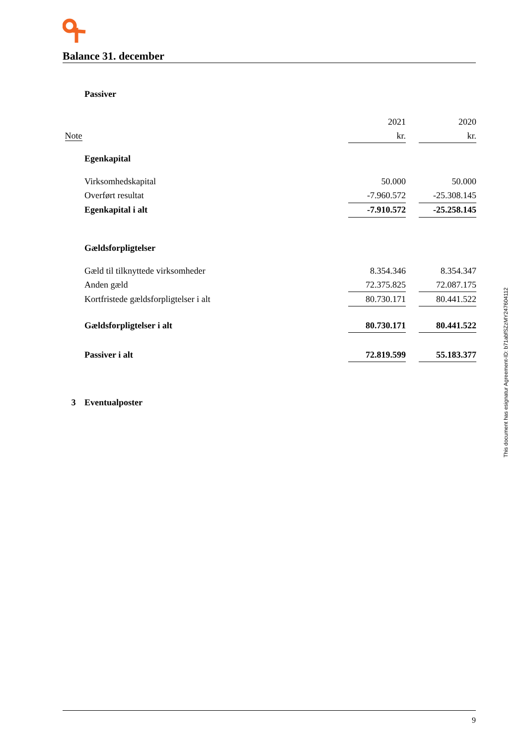Balance 31. december
| | Passiver | | | |
| | | 2021 | | 2020 |
| Note | | kr. | | kr. |
| | Egenkapital | | | |
| | Virksomhedskapital | 50.000 | | 50.000 |
| | Overført resultat | -7.960.572 | | -25.308.145 |
| | Egenkapital i alt | -7.910.572 | | -25.258.145 |
| | Gældsforpligtelser | | | |
| | Gæld til tilknyttede virksomheder | 8.354.346 | | 8.354.347 |
| | Anden gæld | 72.375.825 | | 72.087.175 |
| | Kortfristede gældsforpligtelser i alt | 80.730.171 | | 80.441.522 |
| | Gældsforpligtelser i alt | 80.730.171 | | 80.441.522 |
| | Passiver i alt | 72.819.599 | | 55.183.377 |
| 3 | Eventualposter | | | |
This document has esignatur Agreement-ID: b71abfSZzMY247604112
9